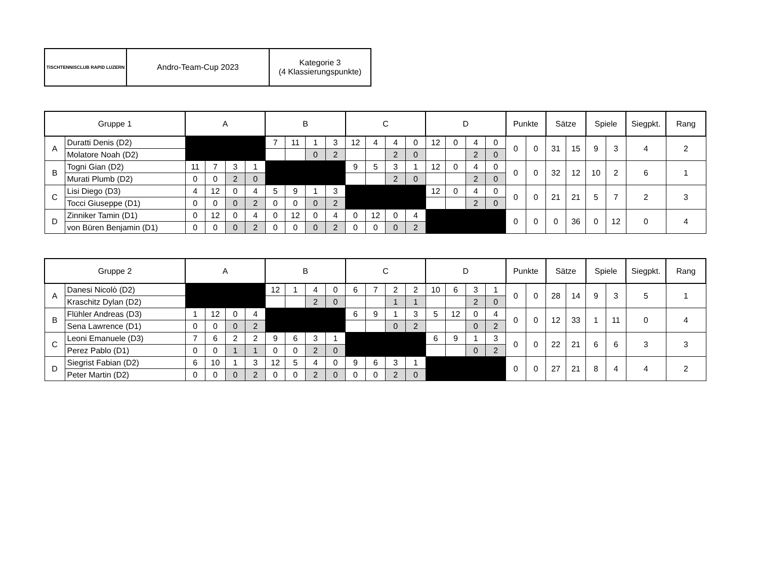| TISCHTENNISCLUB RAPID LUZERN | Andro-Team-Cup 2023 | Kategorie 3 (4 Klassierungspunkte) |
| Gruppe 1 | | A | | | | B | | | | C | | | | D | | | | Punkte | | Sätze | | Spiele | | Siegpkt. | Rang |
| --- | --- | --- | --- | --- | --- | --- | --- | --- | --- | --- | --- | --- | --- | --- | --- | --- | --- | --- | --- | --- | --- | --- | --- | --- | --- |
| A | Duratti Denis (D2) | | | | | 7 | 11 | 1 | 3 | 12 | 4 | 4 | 0 | 12 | 0 | 4 | 0 | 0 | 0 | 31 | 15 | 9 | 3 | 4 | 2 |
| | Molatore Noah (D2) | | | | | | | 0 | 2 | | | 2 | 0 | | | 2 | 0 | | | | | | | | |
| B | Togni Gian (D2) | 11 | 7 | 3 | 1 | | | | | 9 | 5 | 3 | 1 | 12 | 0 | 4 | 0 | 0 | 0 | 32 | 12 | 10 | 2 | 6 | 1 |
| | Murati Plumb (D2) | 0 | 0 | 2 | 0 | | | | | | | 2 | 0 | | | 2 | 0 | | | | | | | | |
| C | Lisi Diego (D3) | 4 | 12 | 0 | 4 | 5 | 9 | 1 | 3 | | | | | 12 | 0 | 4 | 0 | 0 | 0 | 21 | 21 | 5 | 7 | 2 | 3 |
| | Tocci Giuseppe (D1) | 0 | 0 | 0 | 2 | 0 | 0 | 0 | 2 | | | | | | | 2 | 0 | | | | | | | | |
| D | Zinniker Tamin (D1) | 0 | 12 | 0 | 4 | 0 | 12 | 0 | 4 | 0 | 12 | 0 | 4 | | | | | 0 | 0 | 0 | 36 | 0 | 12 | 0 | 4 |
| | von Büren Benjamin (D1) | 0 | 0 | 0 | 2 | 0 | 0 | 0 | 2 | 0 | 0 | 0 | 2 | | | | | | | | | | | | |
| Gruppe 2 | | A | | | | B | | | | C | | | | D | | | | Punkte | | Sätze | | Spiele | | Siegpkt. | Rang |
| --- | --- | --- | --- | --- | --- | --- | --- | --- | --- | --- | --- | --- | --- | --- | --- | --- | --- | --- | --- | --- | --- | --- | --- | --- | --- |
| A | Danesi Nicolò (D2) | | | | | 12 | 1 | 4 | 0 | 6 | 7 | 2 | 2 | 10 | 6 | 3 | 1 | 0 | 0 | 28 | 14 | 9 | 3 | 5 | 1 |
| | Kraschitz Dylan (D2) | | | | | | | 2 | 0 | | | 1 | 1 | | | 2 | 0 | | | | | | | | |
| B | Flühler Andreas (D3) | 1 | 12 | 0 | 4 | | | | | 6 | 9 | 1 | 3 | 5 | 12 | 0 | 4 | 0 | 0 | 12 | 33 | 1 | 11 | 0 | 4 |
| | Sena Lawrence (D1) | 0 | 0 | 0 | 2 | | | | | | | 0 | 2 | | | 0 | 2 | | | | | | | | |
| C | Leoni Emanuele (D3) | 7 | 6 | 2 | 2 | 9 | 6 | 3 | 1 | | | | | 6 | 9 | 1 | 3 | 0 | 0 | 22 | 21 | 6 | 6 | 3 | 3 |
| | Perez Pablo (D1) | 0 | 0 | 1 | 1 | 0 | 0 | 2 | 0 | | | | | | | 0 | 2 | | | | | | | | |
| D | Siegrist Fabian (D2) | 6 | 10 | 1 | 3 | 12 | 5 | 4 | 0 | 9 | 6 | 3 | 1 | | | | | 0 | 0 | 27 | 21 | 8 | 4 | 4 | 2 |
| | Peter Martin (D2) | 0 | 0 | 0 | 2 | 0 | 0 | 2 | 0 | 0 | 0 | 2 | 0 | | | | | | | | | | | | |